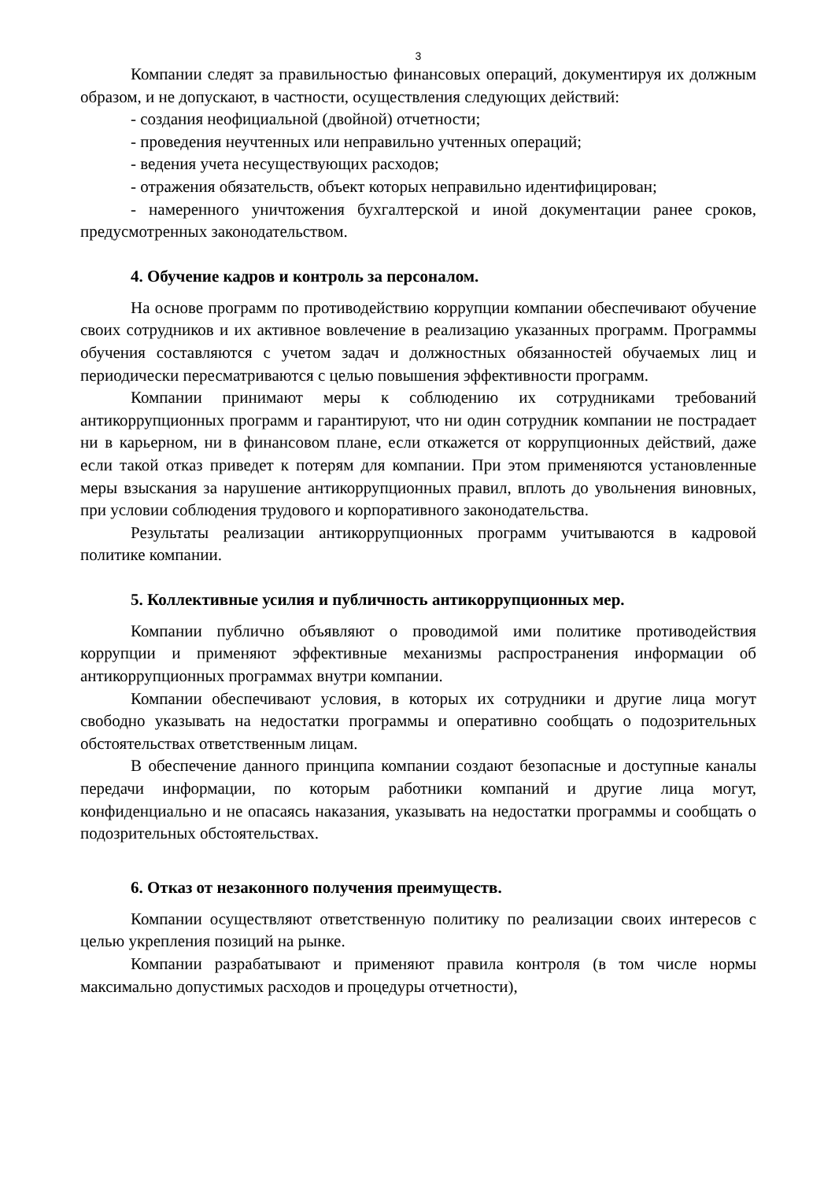3
Компании следят за правильностью финансовых операций, документируя их должным образом, и не допускают, в частности, осуществления следующих действий:
- создания неофициальной (двойной) отчетности;
- проведения неучтенных или неправильно учтенных операций;
- ведения учета несуществующих расходов;
- отражения обязательств, объект которых неправильно идентифицирован;
- намеренного уничтожения бухгалтерской и иной документации ранее сроков, предусмотренных законодательством.
4. Обучение кадров и контроль за персоналом.
На основе программ по противодействию коррупции компании обеспечивают обучение своих сотрудников и их активное вовлечение в реализацию указанных программ. Программы обучения составляются с учетом задач и должностных обязанностей обучаемых лиц и периодически пересматриваются с целью повышения эффективности программ.
Компании принимают меры к соблюдению их сотрудниками требований антикоррупционных программ и гарантируют, что ни один сотрудник компании не пострадает ни в карьерном, ни в финансовом плане, если откажется от коррупционных действий, даже если такой отказ приведет к потерям для компании. При этом применяются установленные меры взыскания за нарушение антикоррупционных правил, вплоть до увольнения виновных, при условии соблюдения трудового и корпоративного законодательства.
Результаты реализации антикоррупционных программ учитываются в кадровой политике компании.
5. Коллективные усилия и публичность антикоррупционных мер.
Компании публично объявляют о проводимой ими политике противодействия коррупции и применяют эффективные механизмы распространения информации об антикоррупционных программах внутри компании.
Компании обеспечивают условия, в которых их сотрудники и другие лица могут свободно указывать на недостатки программы и оперативно сообщать о подозрительных обстоятельствах ответственным лицам.
В обеспечение данного принципа компании создают безопасные и доступные каналы передачи информации, по которым работники компаний и другие лица могут, конфиденциально и не опасаясь наказания, указывать на недостатки программы и сообщать о подозрительных обстоятельствах.
6. Отказ от незаконного получения преимуществ.
Компании осуществляют ответственную политику по реализации своих интересов с целью укрепления позиций на рынке.
Компании разрабатывают и применяют правила контроля (в том числе нормы максимально допустимых расходов и процедуры отчетности),